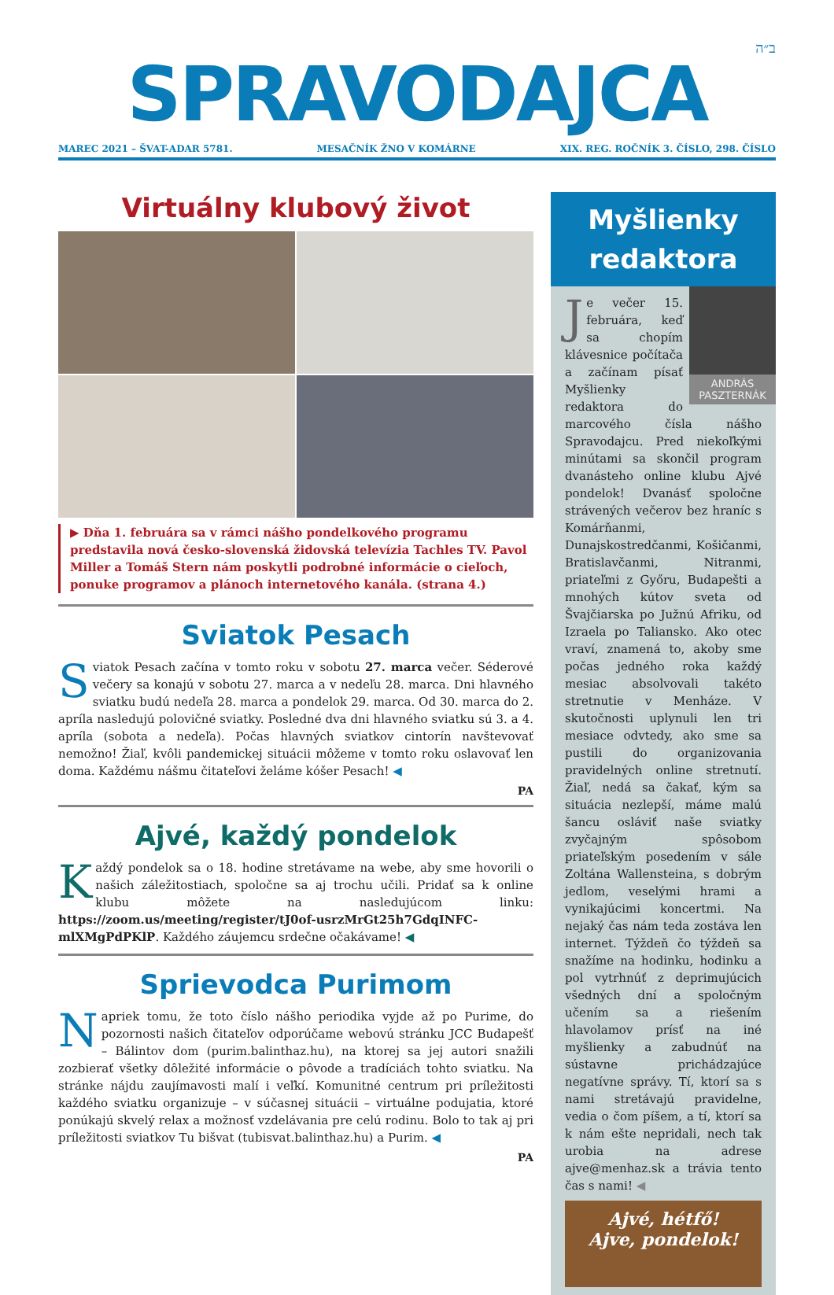ב״ה
SPRAVODAJCA
MAREC 2021 – ŠVAT-ADAR 5781. MESAČNÍK ŽNO V KOMÁRNE XIX. REG. ROČNÍK 3. ČÍSLO, 298. ČÍSLO
Virtuálny klubový život
▶ Dňa 1. februára sa v rámci nášho pondelkového programu predstavila nová česko-slovenská židovská televízia Tachles TV. Pavol Miller a Tomáš Stern nám poskytli podrobné informácie o cieľoch, ponuke programov a plánoch internetového kanála. (strana 4.)
Sviatok Pesach
Sviatok Pesach začína v tomto roku v sobotu 27. marca večer. Séderové večery sa konajú v sobotu 27. marca a v nedeľu 28. marca. Dni hlavného sviatku budú nedeľa 28. marca a pondelok 29. marca. Od 30. marca do 2. apríla nasledujú polovičné sviatky. Posledné dva dni hlavného sviatku sú 3. a 4. apríla (sobota a nedeľa). Počas hlavných sviatkov cintorín navštevovať nemožno! Žiaľ, kvôli pandemickej situácii môžeme v tomto roku oslavovať len doma. Každému nášmu čitateľovi želáme kóšer Pesach! ◀
PA
Ajvé, každý pondelok
Každý pondelok sa o 18. hodine stretávame na webe, aby sme hovorili o našich záležitostiach, spoločne sa aj trochu učili. Pridať sa k online klubu môžete na nasledujúcom linku: https://zoom.us/meeting/register/tJ0of-usrzMrGt25h7GdqINFC-mlXMgPdPKlP. Každého záujemcu srdečne očakávame! ◀
Sprievodca Purimom
Napriek tomu, že toto číslo nášho periodika vyjde až po Purime, do pozornosti našich čitateľov odporúčame webovú stránku JCC Budapešť – Bálintov dom (purim.balinthaz.hu), na ktorej sa jej autori snažili zozbierať všetky dôležité informácie o pôvode a tradíciách tohto sviatku. Na stránke nájdu zaujímavosti malí i veľkí. Komunitné centrum pri príležitosti každého sviatku organizuje – v súčasnej situácii – virtuálne podujatia, ktoré ponúkajú skvelý relax a možnosť vzdelávania pre celú rodinu. Bolo to tak aj pri príležitosti sviatkov Tu bišvat (tubisvat.balinthaz.hu) a Purim. ◀
PA
Myšlienky redaktora
ANDRÁS PASZTERNÁK
Je večer 15. februára, keď sa chopím klávesnice počítača a začínam písať Myšlienky redaktora do marcového čísla nášho Spravodajcu. Pred niekoľkými minútami sa skončil program dvanásteho online klubu Ajvé pondelok! Dvanásť spoločne strávených večerov bez hraníc s Komárňanmi, Dunajskostredčanmi, Košičanmi, Bratislavčanmi, Nitranmi, priateľmi z Győru, Budapešti a mnohých kútov sveta od Švajčiarska po Južnú Afriku, od Izraela po Taliansko. Ako otec vraví, znamená to, akoby sme počas jedného roka každý mesiac absolvovali takéto stretnutie v Menháze. V skutočnosti uplynuli len tri mesiace odvtedy, ako sme sa pustili do organizovania pravidelných online stretnutí. Žiaľ, nedá sa čakať, kým sa situácia nezlepší, máme malú šancu osláviť naše sviatky zvyčajným spôsobom priateľským posedením v sále Zoltána Wallensteina, s dobrým jedlom, veselými hrami a vynikajúcimi koncertmi. Na nejaký čas nám teda zostáva len internet. Týždeň čo týždeň sa snažíme na hodinku, hodinku a pol vytrhnúť z deprimujúcich všedných dní a spoločným učením sa a riešením hlavolamov prísť na iné myšlienky a zabudnúť na sústavne prichádzajúce negatívne správy. Tí, ktorí sa s nami stretávajú pravidelne, vedia o čom píšem, a tí, ktorí sa k nám ešte nepridali, nech tak urobia na adrese ajve@menhaz.sk a trávia tento čas s nami! ◀
Ajvé, hétfő!
Ajve, pondelok!